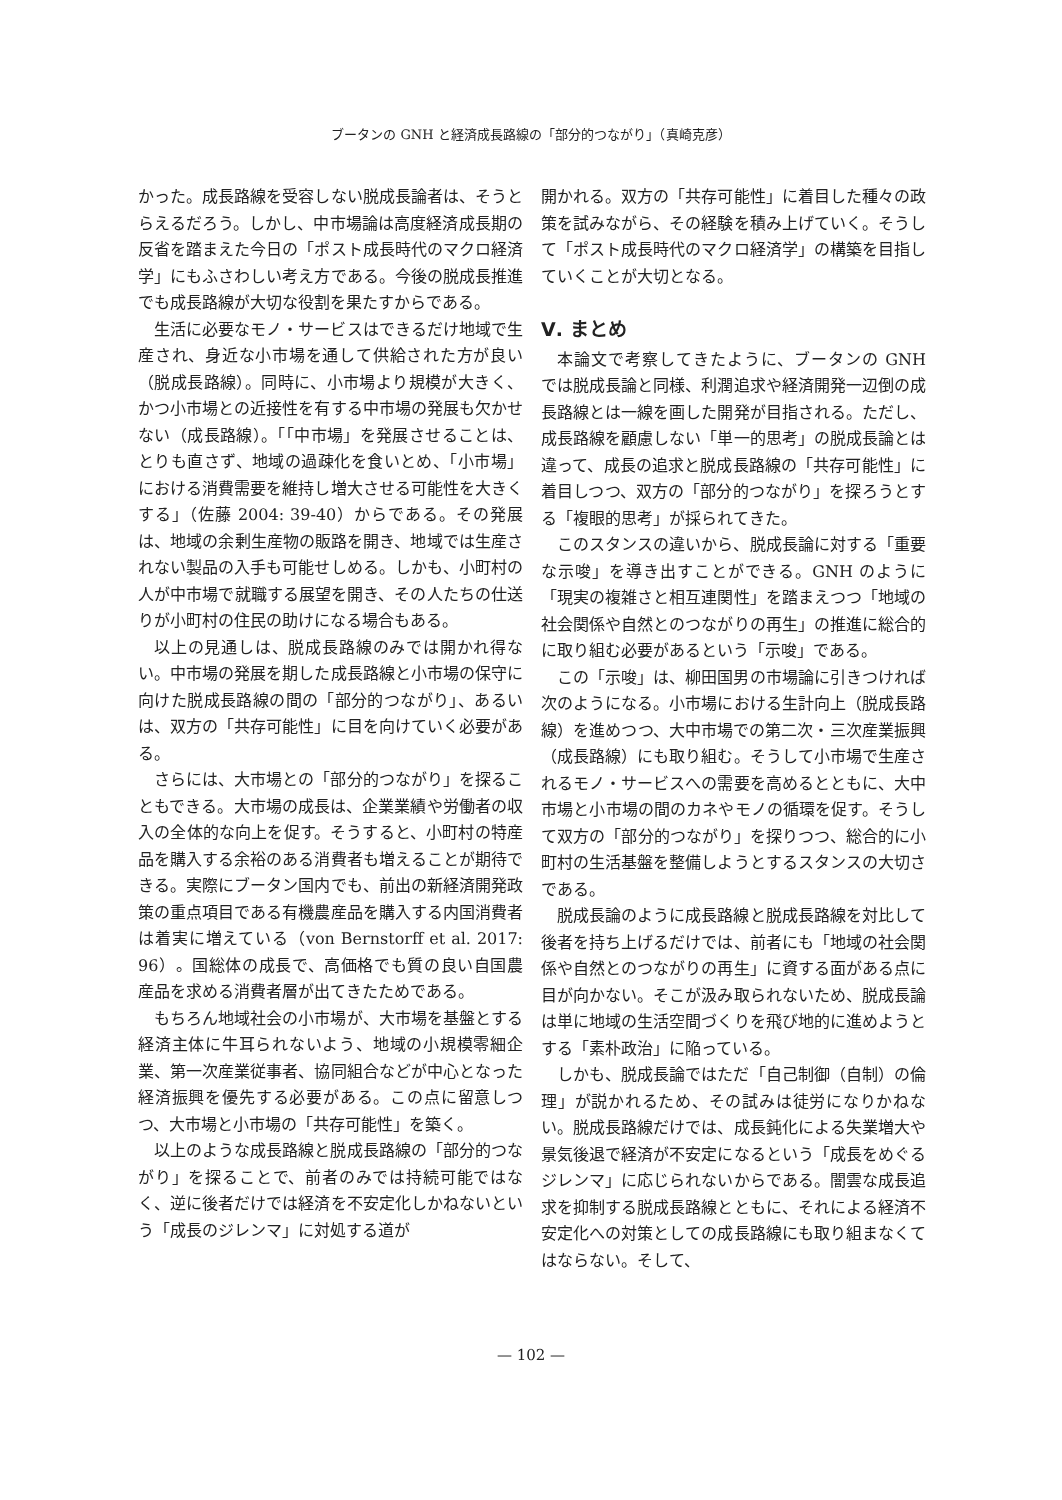ブータンの GNH と経済成長路線の「部分的つながり」（真崎克彦）
かった。成長路線を受容しない脱成長論者は、そうとらえるだろう。しかし、中市場論は高度経済成長期の反省を踏まえた今日の「ポスト成長時代のマクロ経済学」にもふさわしい考え方である。今後の脱成長推進でも成長路線が大切な役割を果たすからである。
生活に必要なモノ・サービスはできるだけ地域で生産され、身近な小市場を通して供給された方が良い（脱成長路線）。同時に、小市場より規模が大きく、かつ小市場との近接性を有する中市場の発展も欠かせない（成長路線）。「「中市場」を発展させることは、とりも直さず、地域の過疎化を食いとめ、「小市場」における消費需要を維持し増大させる可能性を大きくする」（佐藤 2004: 39-40）からである。その発展は、地域の余剰生産物の販路を開き、地域では生産されない製品の入手も可能せしめる。しかも、小町村の人が中市場で就職する展望を開き、その人たちの仕送りが小町村の住民の助けになる場合もある。
以上の見通しは、脱成長路線のみでは開かれ得ない。中市場の発展を期した成長路線と小市場の保守に向けた脱成長路線の間の「部分的つながり」、あるいは、双方の「共存可能性」に目を向けていく必要がある。
さらには、大市場との「部分的つながり」を探ることもできる。大市場の成長は、企業業績や労働者の収入の全体的な向上を促す。そうすると、小町村の特産品を購入する余裕のある消費者も増えることが期待できる。実際にブータン国内でも、前出の新経済開発政策の重点項目である有機農産品を購入する内国消費者は着実に増えている（von Bernstorff et al. 2017: 96）。国総体の成長で、高価格でも質の良い自国農産品を求める消費者層が出てきたためである。
もちろん地域社会の小市場が、大市場を基盤とする経済主体に牛耳られないよう、地域の小規模零細企業、第一次産業従事者、協同組合などが中心となった経済振興を優先する必要がある。この点に留意しつつ、大市場と小市場の「共存可能性」を築く。
以上のような成長路線と脱成長路線の「部分的つながり」を探ることで、前者のみでは持続可能ではなく、逆に後者だけでは経済を不安定化しかねないという「成長のジレンマ」に対処する道が
開かれる。双方の「共存可能性」に着目した種々の政策を試みながら、その経験を積み上げていく。そうして「ポスト成長時代のマクロ経済学」の構築を目指していくことが大切となる。
Ⅴ. まとめ
本論文で考察してきたように、ブータンの GNH では脱成長論と同様、利潤追求や経済開発一辺倒の成長路線とは一線を画した開発が目指される。ただし、成長路線を顧慮しない「単一的思考」の脱成長論とは違って、成長の追求と脱成長路線の「共存可能性」に着目しつつ、双方の「部分的つながり」を探ろうとする「複眼的思考」が採られてきた。
このスタンスの違いから、脱成長論に対する「重要な示唆」を導き出すことができる。GNH のように「現実の複雑さと相互連関性」を踏まえつつ「地域の社会関係や自然とのつながりの再生」の推進に総合的に取り組む必要があるという「示唆」である。
この「示唆」は、柳田国男の市場論に引きつければ次のようになる。小市場における生計向上（脱成長路線）を進めつつ、大中市場での第二次・三次産業振興（成長路線）にも取り組む。そうして小市場で生産されるモノ・サービスへの需要を高めるとともに、大中市場と小市場の間のカネやモノの循環を促す。そうして双方の「部分的つながり」を探りつつ、総合的に小町村の生活基盤を整備しようとするスタンスの大切さである。
脱成長論のように成長路線と脱成長路線を対比して後者を持ち上げるだけでは、前者にも「地域の社会関係や自然とのつながりの再生」に資する面がある点に目が向かない。そこが汲み取られないため、脱成長論は単に地域の生活空間づくりを飛び地的に進めようとする「素朴政治」に陥っている。
しかも、脱成長論ではただ「自己制御（自制）の倫理」が説かれるため、その試みは徒労になりかねない。脱成長路線だけでは、成長鈍化による失業増大や景気後退で経済が不安定になるという「成長をめぐるジレンマ」に応じられないからである。闇雲な成長追求を抑制する脱成長路線とともに、それによる経済不安定化への対策としての成長路線にも取り組まなくてはならない。そして、
— 102 —